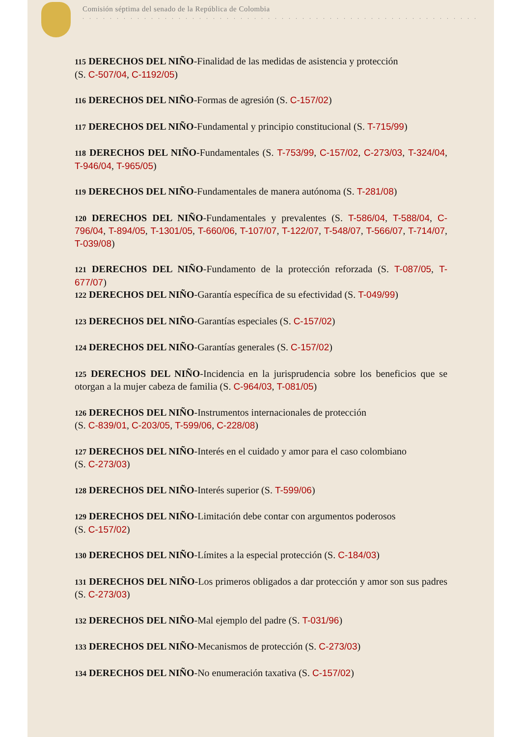Comisión séptima del senado de la República de Colombia
. . . . . . . . . . . . . . . . . . . . . . . . . . . . . . . . . . . . . . . . . . . . . . . . . . . . . . . . . .
115 DERECHOS DEL NIÑO-Finalidad de las medidas de asistencia y protección
(S. C-507/04, C-1192/05)
116 DERECHOS DEL NIÑO-Formas de agresión (S. C-157/02)
117 DERECHOS DEL NIÑO-Fundamental y principio constitucional (S. T-715/99)
118 DERECHOS DEL NIÑO-Fundamentales (S. T-753/99, C-157/02, C-273/03, T-324/04, T-946/04, T-965/05)
119 DERECHOS DEL NIÑO-Fundamentales de manera autónoma (S. T-281/08)
120 DERECHOS DEL NIÑO-Fundamentales y prevalentes (S. T-586/04, T-588/04, C-796/04, T-894/05, T-1301/05, T-660/06, T-107/07, T-122/07, T-548/07, T-566/07, T-714/07, T-039/08)
121 DERECHOS DEL NIÑO-Fundamento de la protección reforzada (S. T-087/05, T-677/07)
122 DERECHOS DEL NIÑO-Garantía específica de su efectividad (S. T-049/99)
123 DERECHOS DEL NIÑO-Garantías especiales (S. C-157/02)
124 DERECHOS DEL NIÑO-Garantías generales (S. C-157/02)
125 DERECHOS DEL NIÑO-Incidencia en la jurisprudencia sobre los beneficios que se otorgan a la mujer cabeza de familia (S. C-964/03, T-081/05)
126 DERECHOS DEL NIÑO-Instrumentos internacionales de protección
(S. C-839/01, C-203/05, T-599/06, C-228/08)
127 DERECHOS DEL NIÑO-Interés en el cuidado y amor para el caso colombiano
(S. C-273/03)
128 DERECHOS DEL NIÑO-Interés superior (S. T-599/06)
129 DERECHOS DEL NIÑO-Limitación debe contar con argumentos poderosos
(S. C-157/02)
130 DERECHOS DEL NIÑO-Límites a la especial protección (S. C-184/03)
131 DERECHOS DEL NIÑO-Los primeros obligados a dar protección y amor son sus padres (S. C-273/03)
132 DERECHOS DEL NIÑO-Mal ejemplo del padre (S. T-031/96)
133 DERECHOS DEL NIÑO-Mecanismos de protección (S. C-273/03)
134 DERECHOS DEL NIÑO-No enumeración taxativa (S. C-157/02)